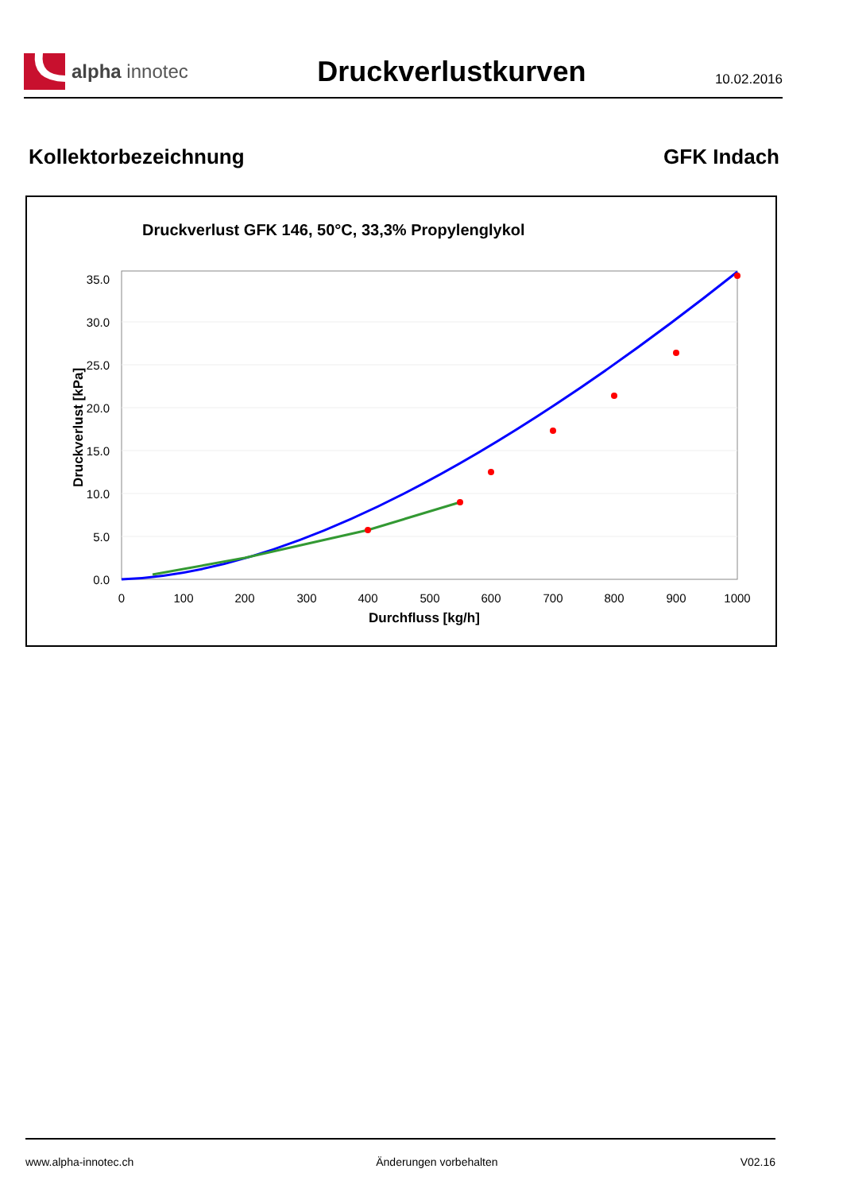alpha innotec
Druckverlustkurven
10.02.2016
Kollektorbezeichnung GFK Indach
Druckverlust GFK 146, 50°C, 33,3% Propylenglykol
0.0
5.0
10.0
15.0
20.0
25.0
30.0
35.0
0
100
200
300
400
500
600
700
800
900
1000
Durchfluss [kg/h]
Druckverlust [kPa]
www.alpha-innotec.ch Änderungen vorbehalten V02.16